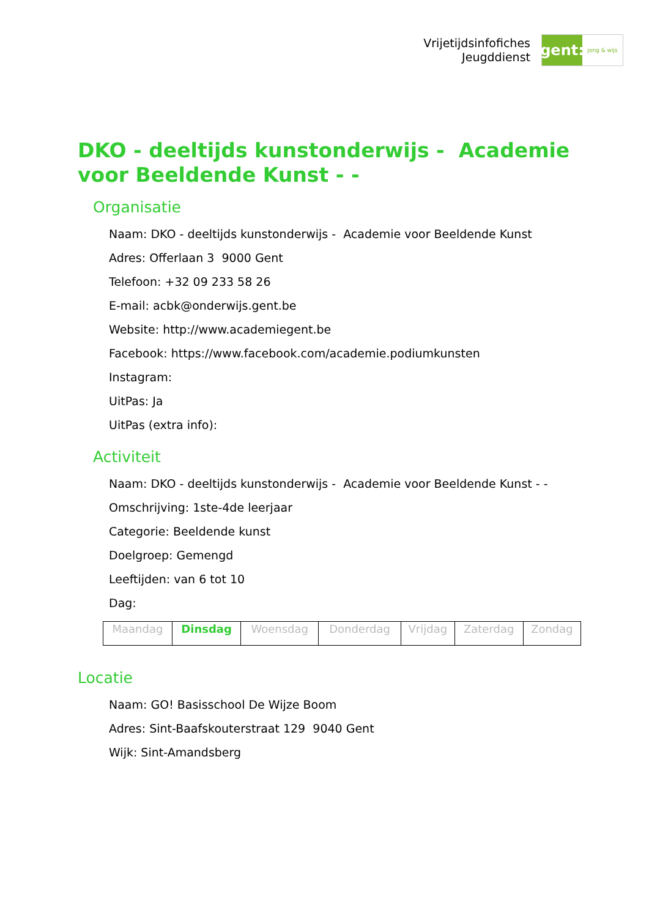Vrijetijdsinfofiches
Jeugddienst
gent:
jong & wijs
DKO - deeltijds kunstonderwijs - Academie voor Beeldende Kunst - -
Organisatie
Naam: DKO - deeltijds kunstonderwijs - Academie voor Beeldende Kunst
Adres: Offerlaan 3 9000 Gent
Telefoon: +32 09 233 58 26
E-mail: acbk@onderwijs.gent.be
Website: http://www.academiegent.be
Facebook: https://www.facebook.com/academie.podiumkunsten
Instagram:
UitPas: Ja
UitPas (extra info):
Activiteit
Naam: DKO - deeltijds kunstonderwijs - Academie voor Beeldende Kunst - -
Omschrijving: 1ste-4de leerjaar
Categorie: Beeldende kunst
Doelgroep: Gemengd
Leeftijden: van 6 tot 10
Dag:
| Maandag | Dinsdag | Woensdag | Donderdag | Vrijdag | Zaterdag | Zondag |
Locatie
Naam: GO! Basisschool De Wijze Boom
Adres: Sint-Baafskouterstraat 129 9040 Gent
Wijk: Sint-Amandsberg